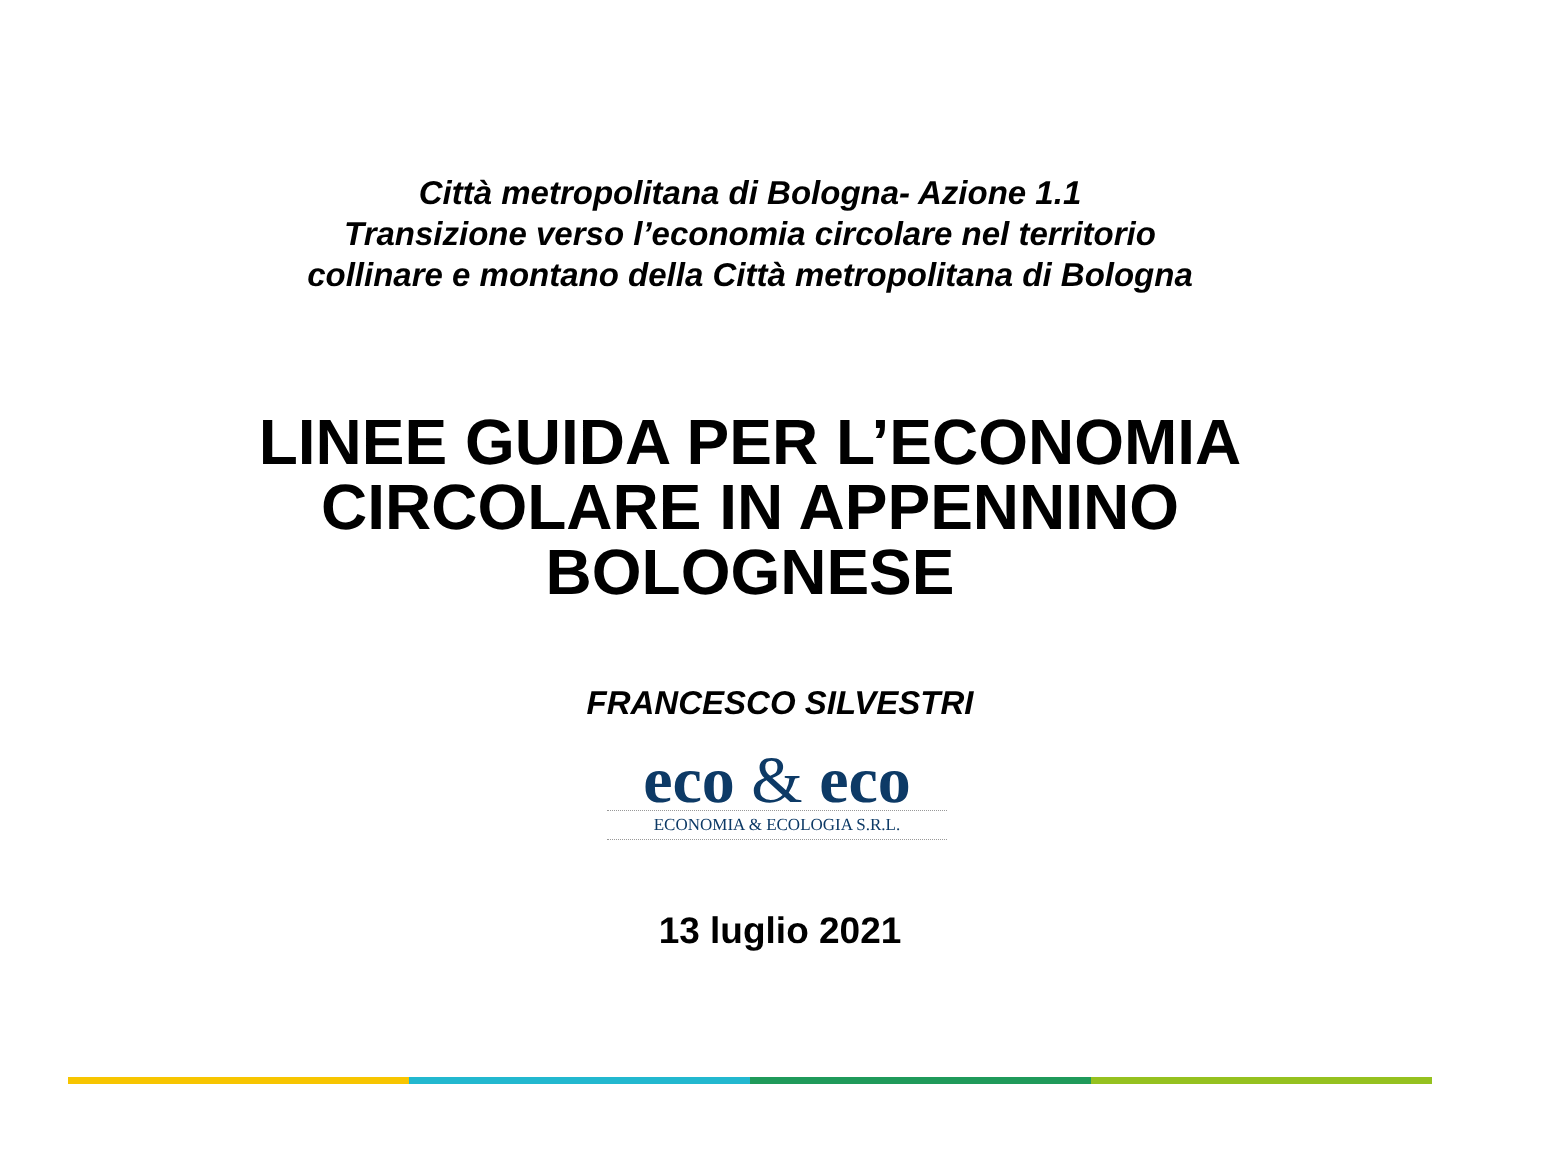Città metropolitana di Bologna- Azione 1.1
Transizione verso l’economia circolare nel territorio
collinare e montano della Città metropolitana di Bologna
LINEE GUIDA PER L’ECONOMIA
CIRCOLARE IN APPENNINO
BOLOGNESE
FRANCESCO SILVESTRI
eco & eco
ECONOMIA & ECOLOGIA S.R.L.
13 luglio 2021